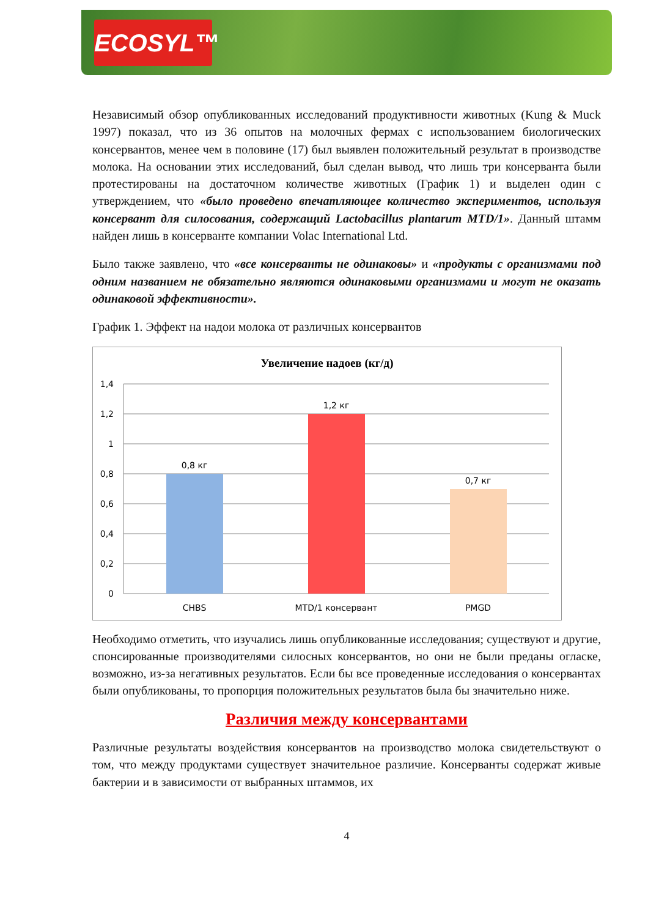ECOSYL™
Независимый обзор опубликованных исследований продуктивности животных (Kung & Muck 1997) показал, что из 36 опытов на молочных фермах с использованием биологических консервантов, менее чем в половине (17) был выявлен положительный результат в производстве молока. На основании этих исследований, был сделан вывод, что лишь три консерванта были протестированы на достаточном количестве животных (График 1) и выделен один с утверждением, что «было проведено впечатляющее количество экспериментов, используя консервант для силосования, содержащий Lactobacillus plantarum MTD/1». Данный штамм найден лишь в консерванте компании Volac International Ltd.
Было также заявлено, что «все консерванты не одинаковы» и «продукты с организмами под одним названием не обязательно являются одинаковыми организмами и могут не оказать одинаковой эффективности».
График 1. Эффект на надои молока от различных консервантов
Увеличение надоев (кг/д)
1,4
1,2
1
0,8
0,6
0,4
0,2
0
0,8 кг
1,2 кг
0,7 кг
CHBS
MTD/1 консервант
PMGD
Необходимо отметить, что изучались лишь опубликованные исследования; существуют и другие, спонсированные производителями силосных консервантов, но они не были преданы огласке, возможно, из-за негативных результатов. Если бы все проведенные исследования о консервантах были опубликованы, то пропорция положительных результатов была бы значительно ниже.
Различия между консервантами
Различные результаты воздействия консервантов на производство молока свидетельствуют о том, что между продуктами существует значительное различие. Консерванты содержат живые бактерии и в зависимости от выбранных штаммов, их
4